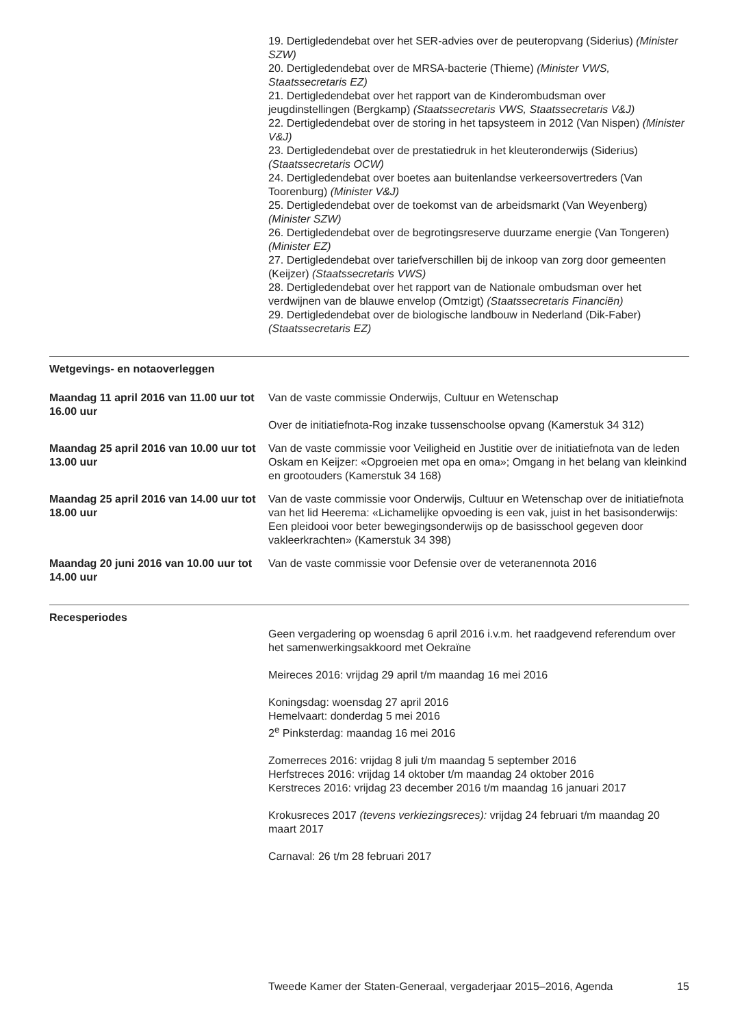19. Dertigledendebat over het SER-advies over de peuteropvang (Siderius) (Minister SZW)
20. Dertigledendebat over de MRSA-bacterie (Thieme) (Minister VWS, Staatssecretaris EZ)
21. Dertigledendebat over het rapport van de Kinderombudsman over jeugdinstellingen (Bergkamp) (Staatssecretaris VWS, Staatssecretaris V&J)
22. Dertigledendebat over de storing in het tapsysteem in 2012 (Van Nispen) (Minister V&J)
23. Dertigledendebat over de prestatiedruk in het kleuteronderwijs (Siderius) (Staatssecretaris OCW)
24. Dertigledendebat over boetes aan buitenlandse verkeersovertreders (Van Toorenburg) (Minister V&J)
25. Dertigledendebat over de toekomst van de arbeidsmarkt (Van Weyenberg) (Minister SZW)
26. Dertigledendebat over de begrotingsreserve duurzame energie (Van Tongeren) (Minister EZ)
27. Dertigledendebat over tariefverschillen bij de inkoop van zorg door gemeenten (Keijzer) (Staatssecretaris VWS)
28. Dertigledendebat over het rapport van de Nationale ombudsman over het verdwijnen van de blauwe envelop (Omtzigt) (Staatssecretaris Financiën)
29. Dertigledendebat over de biologische landbouw in Nederland (Dik-Faber) (Staatssecretaris EZ)
Wetgevings- en notaoverleggen
Maandag 11 april 2016 van 11.00 uur tot 16.00 uur
Van de vaste commissie Onderwijs, Cultuur en Wetenschap
Over de initiatiefnota-Rog inzake tussenschoolse opvang (Kamerstuk 34 312)
Maandag 25 april 2016 van 10.00 uur tot 13.00 uur
Van de vaste commissie voor Veiligheid en Justitie over de initiatiefnota van de leden Oskam en Keijzer: «Opgroeien met opa en oma»; Omgang in het belang van kleinkind en grootouders (Kamerstuk 34 168)
Maandag 25 april 2016 van 14.00 uur tot 18.00 uur
Van de vaste commissie voor Onderwijs, Cultuur en Wetenschap over de initiatiefnota van het lid Heerema: «Lichamelijke opvoeding is een vak, juist in het basisonderwijs: Een pleidooi voor beter bewegingsonderwijs op de basisschool gegeven door vakleerkrachten» (Kamerstuk 34 398)
Maandag 20 juni 2016 van 10.00 uur tot 14.00 uur
Van de vaste commissie voor Defensie over de veteranennota 2016
Recesperiodes
Geen vergadering op woensdag 6 april 2016 i.v.m. het raadgevend referendum over het samenwerkingsakkoord met Oekraïne
Meireces 2016: vrijdag 29 april t/m maandag 16 mei 2016
Koningsdag: woensdag 27 april 2016
Hemelvaart: donderdag 5 mei 2016
2<sup>e</sup> Pinksterdag: maandag 16 mei 2016
Zomerreces 2016: vrijdag 8 juli t/m maandag 5 september 2016
Herfstreces 2016: vrijdag 14 oktober t/m maandag 24 oktober 2016
Kerstreces 2016: vrijdag 23 december 2016 t/m maandag 16 januari 2017
Krokusreces 2017 (tevens verkiezingsreces): vrijdag 24 februari t/m maandag 20 maart 2017
Carnaval: 26 t/m 28 februari 2017
Tweede Kamer der Staten-Generaal, vergaderjaar 2015–2016, Agenda 15